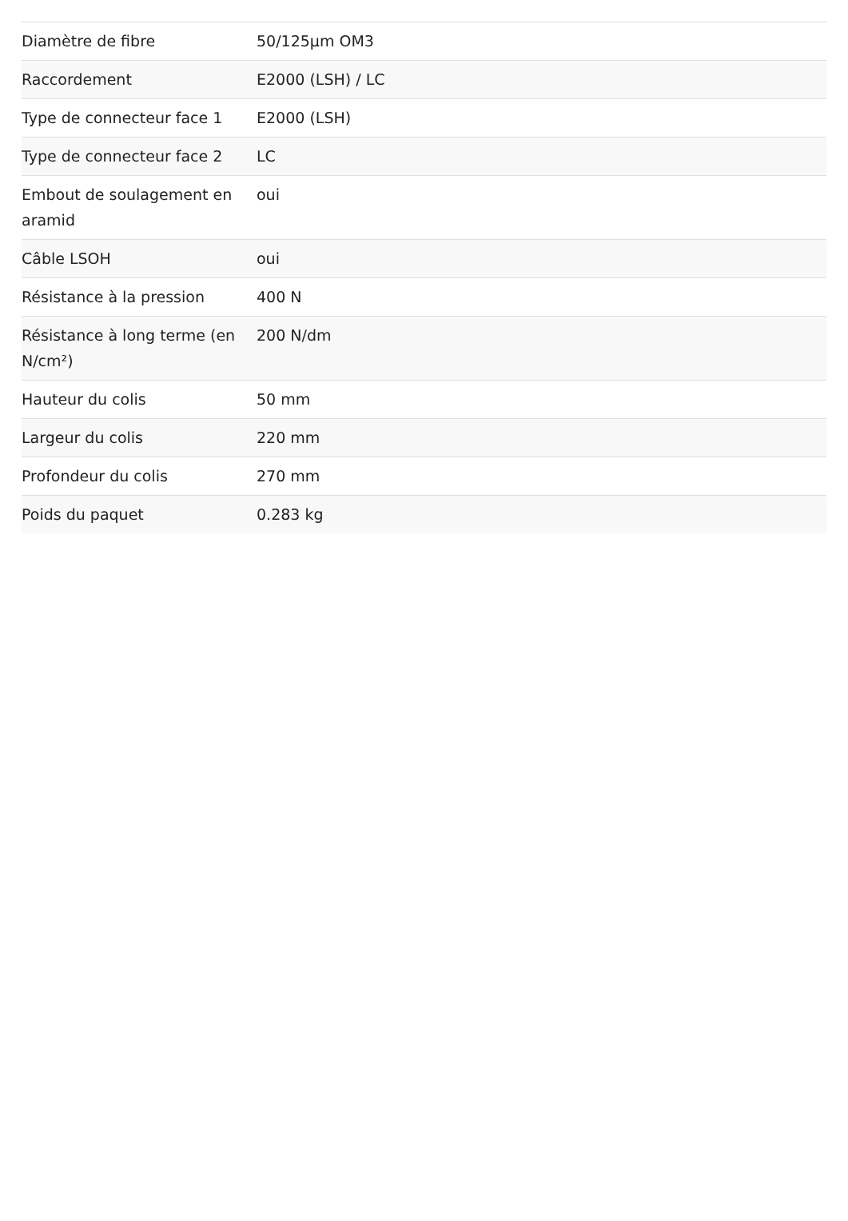| Diamètre de fibre | 50/125µm OM3 |
| Raccordement | E2000 (LSH) / LC |
| Type de connecteur face 1 | E2000 (LSH) |
| Type de connecteur face 2 | LC |
| Embout de soulagement en aramid | oui |
| Câble LSOH | oui |
| Résistance à la pression | 400 N |
| Résistance à long terme (en N/cm²) | 200 N/dm |
| Hauteur du colis | 50 mm |
| Largeur du colis | 220 mm |
| Profondeur du colis | 270 mm |
| Poids du paquet | 0.283 kg |